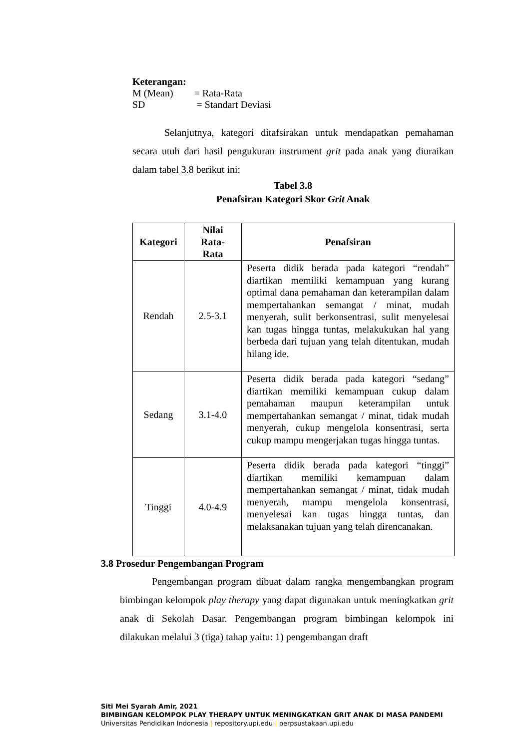Keterangan:
M (Mean) = Rata-Rata
SD = Standart Deviasi
Selanjutnya, kategori ditafsirakan untuk mendapatkan pemahaman secara utuh dari hasil pengukuran instrument grit pada anak yang diuraikan dalam tabel 3.8 berikut ini:
Tabel 3.8
Penafsiran Kategori Skor Grit Anak
| Kategori | Nilai Rata- Rata | Penafsiran |
| --- | --- | --- |
| Rendah | 2.5-3.1 | Peserta didik berada pada kategori “rendah” diartikan memiliki kemampuan yang kurang optimal dana pemahaman dan keterampilan dalam mempertahankan semangat / minat, mudah menyerah, sulit berkonsentrasi, sulit menyelesai kan tugas hingga tuntas, melakukukan hal yang berbeda dari tujuan yang telah ditentukan, mudah hilang ide. |
| Sedang | 3.1-4.0 | Peserta didik berada pada kategori “sedang” diartikan memiliki kemampuan cukup dalam pemahaman maupun keterampilan untuk mempertahankan semangat / minat, tidak mudah menyerah, cukup mengelola konsentrasi, serta cukup mampu mengerjakan tugas hingga tuntas. |
| Tinggi | 4.0-4.9 | Peserta didik berada pada kategori “tinggi” diartikan memiliki kemampuan dalam mempertahankan semangat / minat, tidak mudah menyerah, mampu mengelola konsentrasi, menyelesai kan tugas hingga tuntas, dan melaksanakan tujuan yang telah direncanakan. |
3.8 Prosedur Pengembangan Program
Pengembangan program dibuat dalam rangka mengembangkan program bimbingan kelompok play therapy yang dapat digunakan untuk meningkatkan grit anak di Sekolah Dasar. Pengembangan program bimbingan kelompok ini dilakukan melalui 3 (tiga) tahap yaitu: 1) pengembangan draft
Siti Mei Syarah Amir, 2021
BIMBINGAN KELOMPOK PLAY THERAPY UNTUK MENINGKATKAN GRIT ANAK DI MASA PANDEMI
Universitas Pendidikan Indonesia | repository.upi.edu | perpsustakaan.upi.edu